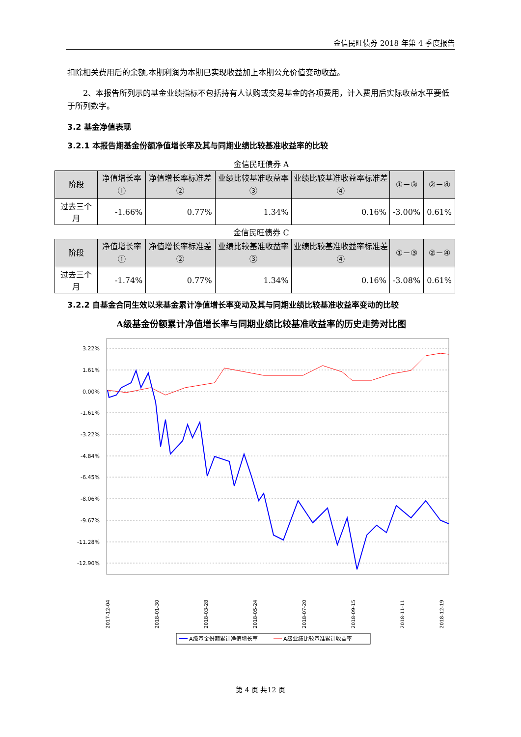金信民旺债券 2018 年第 4 季度报告
扣除相关费用后的余额,本期利润为本期已实现收益加上本期公允价值变动收益。
2、本报告所列示的基金业绩指标不包括持有人认购或交易基金的各项费用，计入费用后实际收益水平要低于所列数字。
3.2 基金净值表现
3.2.1 本报告期基金份额净值增长率及其与同期业绩比较基准收益率的比较
金信民旺债券 A
| 阶段 | 净值增长率① | 净值增长率标准差② | 业绩比较基准收益率③ | 业绩比较基准收益率标准差④ | ①－③ | ②－④ |
| --- | --- | --- | --- | --- | --- | --- |
| 过去三个月 | -1.66% | 0.77% | 1.34% | 0.16% | -3.00% | 0.61% |
金信民旺债券 C
| 阶段 | 净值增长率① | 净值增长率标准差② | 业绩比较基准收益率③ | 业绩比较基准收益率标准差④ | ①－③ | ②－④ |
| --- | --- | --- | --- | --- | --- | --- |
| 过去三个月 | -1.74% | 0.77% | 1.34% | 0.16% | -3.08% | 0.61% |
3.2.2 自基金合同生效以来基金累计净值增长率变动及其与同期业绩比较基准收益率变动的比较
A级基金份额累计净值增长率与同期业绩比较基准收益率的历史走势对比图
3.22%
1.61%
0.00%
-1.61%
-3.22%
-4.84%
-6.45%
-8.06%
-9.67%
-11.28%
-12.90%
2017-12-04
2018-01-30
2018-03-28
2018-05-24
2018-07-20
2018-09-15
2018-11-11
2018-12-19
A级基金份额累计净值增长率
A级业绩比较基准累计收益率
第 4 页 共12 页